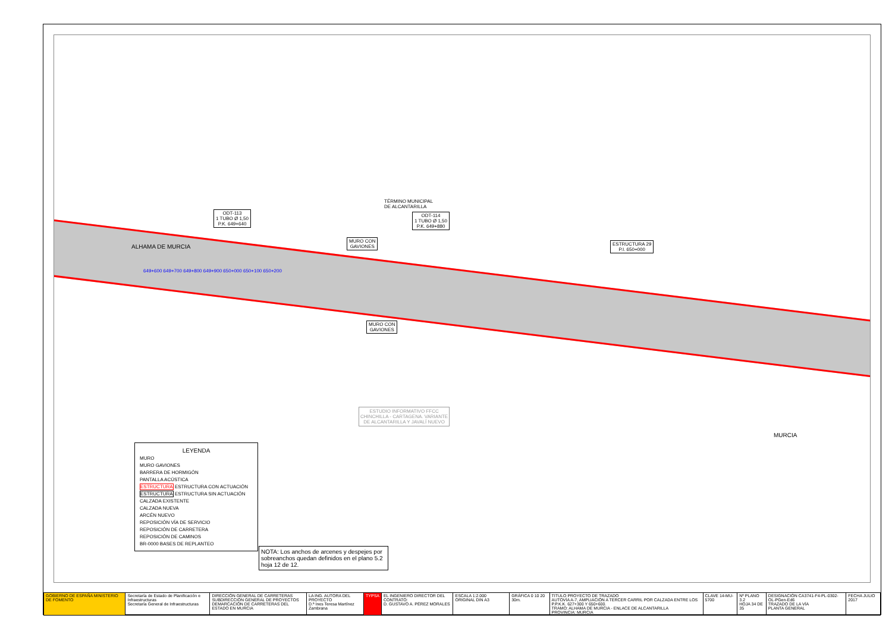ALHAMA DE MURCIA
TÉRMINO MUNICIPAL
DE ALCANTARILLA
ODT-113
1 TUBO Ø 1,50
P.K. 649+640
ODT-114
1 TUBO Ø 1,50
P.K. 649+880
MURO CON
GAVIONES
ESTRUCTURA 29
P.I. 650+000
MURO CON
GAVIONES
ESTUDIO INFORMATIVO FFCC
CHINCHILLA - CARTAGENA. VARIANTE
DE ALCANTARILLA Y JAVALÍ NUEVO
MURCIA
649+600 649+700 649+800 649+900 650+000 650+100 650+200
LEYENDA
MURO
MURO GAVIONES
BARRERA DE HORMIGÓN
PANTALLA ACÚSTICA
ESTRUCTURA ESTRUCTURA CON ACTUACIÓN
ESTRUCTURA ESTRUCTURA SIN ACTUACIÓN
CALZADA EXISTENTE
CALZADA NUEVA
ARCÉN NUEVO
REPOSICIÓN VÍA DE SERVICIO
REPOSICIÓN DE CARRETERA
REPOSICIÓN DE CAMINOS
BR-0000 BASES DE REPLANTEO
NOTA: Los anchos de arcenes y despejes por sobreanchos quedan definidos en el plano 5.2 hoja 12 de 12.
| GOBIERNO DE ESPAÑA MINISTERIO DE FOMENTO | Secretaría de Estado de Planificación e Infraestructuras Secretaría General de Infraestructuras | DIRECCIÓN GENERAL DE CARRETERAS SUBDIRECCIÓN GENERAL DE PROYECTOS DEMARCACIÓN DE CARRETERAS DEL ESTADO EN MURCIA | LA ING. AUTORA DEL PROYECTO D.ª Ines Teresa Martínez Zambrana | TYPSA | EL INGENIERO DIRECTOR DEL CONTRATO: D. GUSTAVO A. PÉREZ MORALES | ESCALA 1:2.000 ORIGINAL DIN A3 | GRÁFICA 0 10 20 30m. | TITULO PROYECTO DE TRAZADO AUTOVÍA A-7, AMPLIACIÓN A TERCER CARRIL POR CALZADA ENTRE LOS P.P.K.K. 627+300 Y 650+600. TRAMO: ALHAMA DE MURCIA - ENLACE DE ALCANTARILLA PROVINCIA: MURCIA | CLAVE 14-MU-5700 | Nº PLANO 3.2 HOJA 34 DE 35 | DESIGNACIÓN CA3741-F4-PL-0302-OL-PGen-Ed6 TRAZADO DE LA VÍA PLANTA GENERAL | FECHA JULIO 2017 |